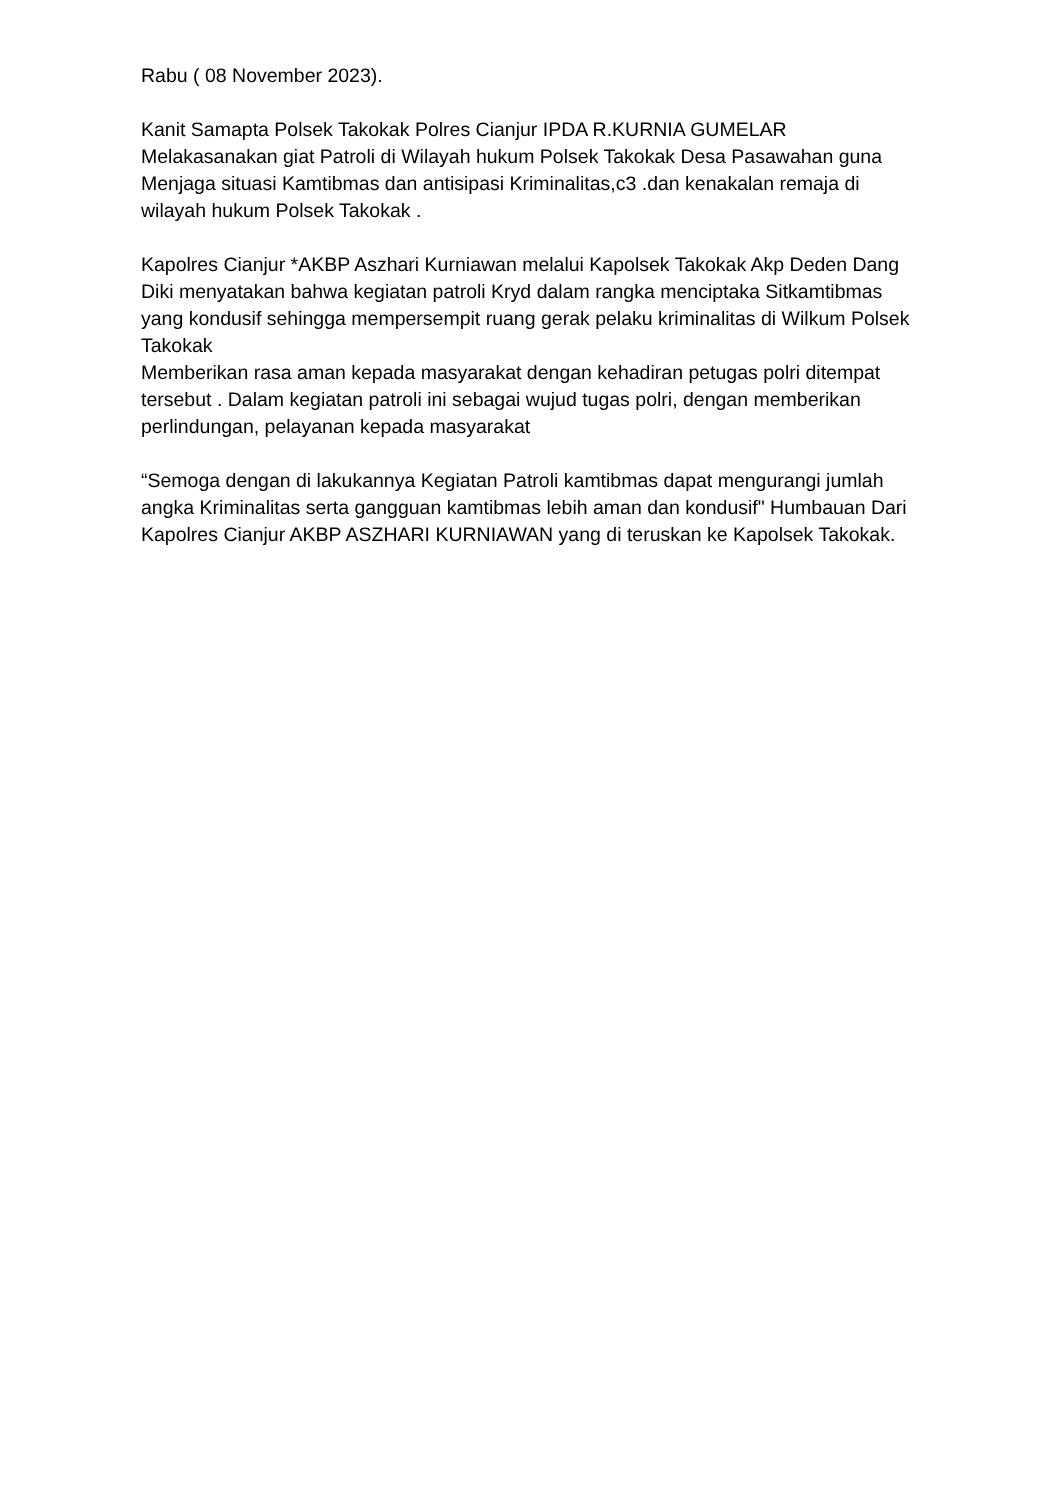Rabu ( 08 November 2023).
Kanit Samapta Polsek Takokak Polres Cianjur IPDA R.KURNIA GUMELAR Melakasanakan giat Patroli di Wilayah hukum Polsek Takokak Desa Pasawahan guna Menjaga situasi Kamtibmas dan antisipasi Kriminalitas,c3 .dan kenakalan remaja di wilayah hukum Polsek Takokak .
Kapolres Cianjur *AKBP Aszhari Kurniawan melalui Kapolsek Takokak Akp Deden Dang Diki menyatakan bahwa kegiatan patroli Kryd dalam rangka menciptaka Sitkamtibmas yang kondusif sehingga mempersempit ruang gerak pelaku kriminalitas di Wilkum Polsek Takokak
Memberikan rasa aman kepada masyarakat dengan kehadiran petugas polri ditempat tersebut . Dalam kegiatan patroli ini sebagai wujud tugas polri, dengan memberikan perlindungan, pelayanan kepada masyarakat
“Semoga dengan di lakukannya Kegiatan Patroli kamtibmas dapat mengurangi jumlah angka Kriminalitas serta gangguan kamtibmas lebih aman dan kondusif" Humbauan Dari Kapolres Cianjur AKBP ASZHARI KURNIAWAN yang di teruskan ke Kapolsek Takokak.